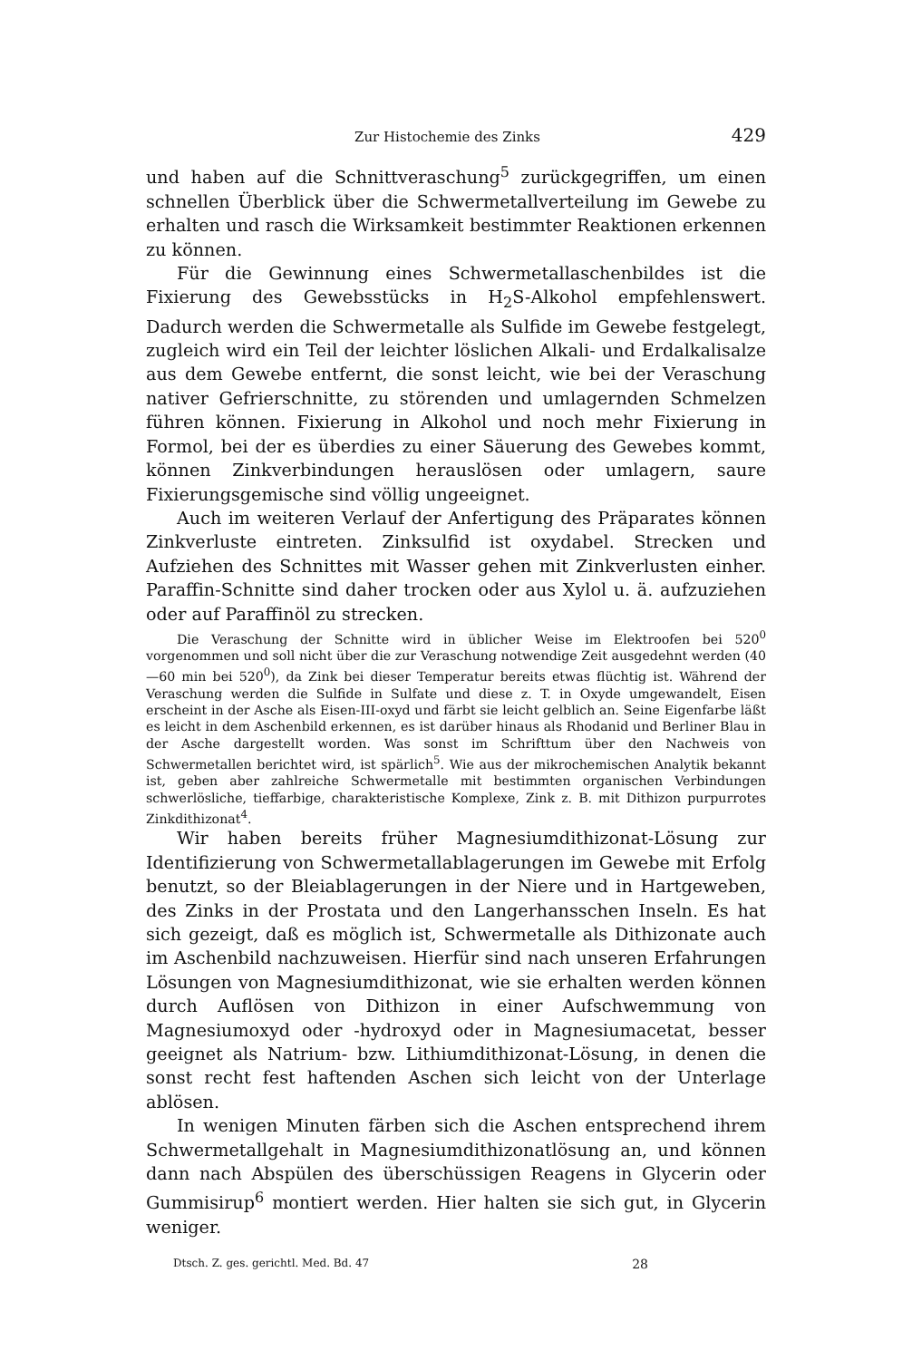Zur Histochemie des Zinks 429
und haben auf die Schnittveraschung<sup>5</sup> zurückgegriffen, um einen schnellen Überblick über die Schwermetallverteilung im Gewebe zu erhalten und rasch die Wirksamkeit bestimmter Reaktionen erkennen zu können.
Für die Gewinnung eines Schwermetallaschenbildes ist die Fixierung des Gewebsstücks in H<sub>2</sub>S-Alkohol empfehlenswert. Dadurch werden die Schwermetalle als Sulfide im Gewebe festgelegt, zugleich wird ein Teil der leichter löslichen Alkali- und Erdalkalisalze aus dem Gewebe entfernt, die sonst leicht, wie bei der Veraschung nativer Gefrierschnitte, zu störenden und umlagernden Schmelzen führen können. Fixierung in Alkohol und noch mehr Fixierung in Formol, bei der es überdies zu einer Säuerung des Gewebes kommt, können Zinkverbindungen herauslösen oder umlagern, saure Fixierungsgemische sind völlig ungeeignet.
Auch im weiteren Verlauf der Anfertigung des Präparates können Zinkverluste eintreten. Zinksulfid ist oxydabel. Strecken und Aufziehen des Schnittes mit Wasser gehen mit Zinkverlusten einher. Paraffin-Schnitte sind daher trocken oder aus Xylol u. ä. aufzuziehen oder auf Paraffinöl zu strecken.
Die Veraschung der Schnitte wird in üblicher Weise im Elektroofen bei 520<sup>0</sup> vorgenommen und soll nicht über die zur Veraschung notwendige Zeit ausgedehnt werden (40—60 min bei 520<sup>0</sup>), da Zink bei dieser Temperatur bereits etwas flüchtig ist. Während der Veraschung werden die Sulfide in Sulfate und diese z. T. in Oxyde umgewandelt, Eisen erscheint in der Asche als Eisen-III-oxyd und färbt sie leicht gelblich an. Seine Eigenfarbe läßt es leicht in dem Aschenbild erkennen, es ist darüber hinaus als Rhodanid und Berliner Blau in der Asche dargestellt worden. Was sonst im Schrifttum über den Nachweis von Schwermetallen berichtet wird, ist spärlich<sup>5</sup>. Wie aus der mikrochemischen Analytik bekannt ist, geben aber zahlreiche Schwermetalle mit bestimmten organischen Verbindungen schwerlösliche, tieffarbige, charakteristische Komplexe, Zink z. B. mit Dithizon purpurrotes Zinkdithizonat<sup>4</sup>.
Wir haben bereits früher Magnesiumdithizonat-Lösung zur Identifizierung von Schwermetallablagerungen im Gewebe mit Erfolg benutzt, so der Bleiablagerungen in der Niere und in Hartgeweben, des Zinks in der Prostata und den Langerhansschen Inseln. Es hat sich gezeigt, daß es möglich ist, Schwermetalle als Dithizonate auch im Aschenbild nachzuweisen. Hierfür sind nach unseren Erfahrungen Lösungen von Magnesiumdithizonat, wie sie erhalten werden können durch Auflösen von Dithizon in einer Aufschwemmung von Magnesiumoxyd oder -hydroxyd oder in Magnesiumacetat, besser geeignet als Natrium- bzw. Lithiumdithizonat-Lösung, in denen die sonst recht fest haftenden Aschen sich leicht von der Unterlage ablösen.
In wenigen Minuten färben sich die Aschen entsprechend ihrem Schwermetallgehalt in Magnesiumdithizonatlösung an, und können dann nach Abspülen des überschüssigen Reagens in Glycerin oder Gummisirup<sup>6</sup> montiert werden. Hier halten sie sich gut, in Glycerin weniger.
Dtsch. Z. ges. gerichtl. Med. Bd. 47 28